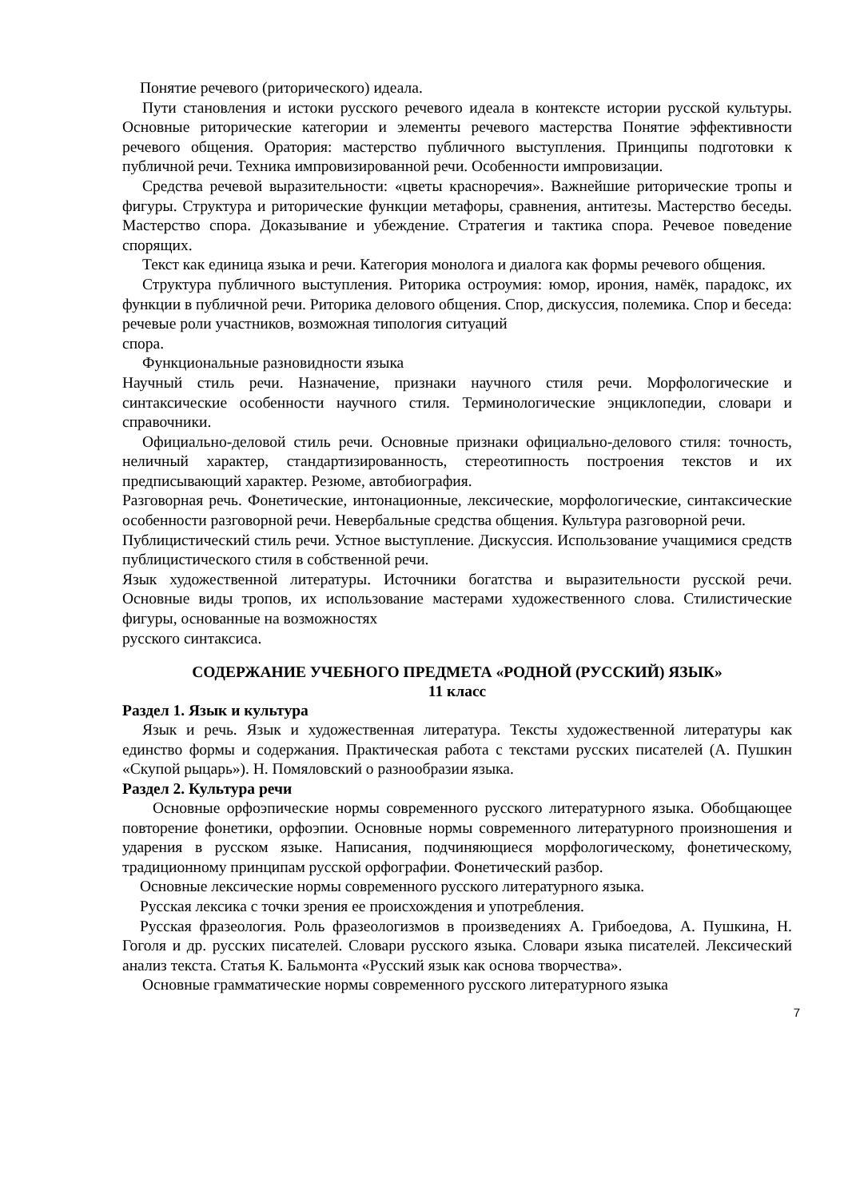Понятие речевого (риторического) идеала.
Пути становления и истоки русского речевого идеала в контексте истории русской культуры. Основные риторические категории и элементы речевого мастерства Понятие эффективности речевого общения. Оратория: мастерство публичного выступления. Принципы подготовки к публичной речи. Техника импровизированной речи. Особенности импровизации.
Средства речевой выразительности: «цветы красноречия». Важнейшие риторические тропы и фигуры. Структура и риторические функции метафоры, сравнения, антитезы. Мастерство беседы. Мастерство спора. Доказывание и убеждение. Стратегия и тактика спора. Речевое поведение спорящих.
Текст как единица языка и речи. Категория монолога и диалога как формы речевого общения.
Структура публичного выступления. Риторика остроумия: юмор, ирония, намёк, парадокс, их функции в публичной речи. Риторика делового общения. Спор, дискуссия, полемика. Спор и беседа: речевые роли участников, возможная типология ситуаций
спора.
Функциональные разновидности языка
Научный стиль речи. Назначение, признаки научного стиля речи. Морфологические и синтаксические особенности научного стиля. Терминологические энциклопедии, словари и справочники.
Официально-деловой стиль речи. Основные признаки официально-делового стиля: точность, неличный характер, стандартизированность, стереотипность построения текстов и их предписывающий характер. Резюме, автобиография.
Разговорная речь. Фонетические, интонационные, лексические, морфологические, синтаксические особенности разговорной речи. Невербальные средства общения. Культура разговорной речи.
Публицистический стиль речи. Устное выступление. Дискуссия. Использование учащимися средств публицистического стиля в собственной речи.
Язык художественной литературы. Источники богатства и выразительности русской речи. Основные виды тропов, их использование мастерами художественного слова. Стилистические фигуры, основанные на возможностях
русского синтаксиса.
СОДЕРЖАНИЕ УЧЕБНОГО ПРЕДМЕТА «РОДНОЙ (РУССКИЙ) ЯЗЫК»
11 класс
Раздел 1. Язык и культура
Язык и речь. Язык и художественная литература. Тексты художественной литературы как единство формы и содержания. Практическая работа с текстами русских писателей (А. Пушкин «Скупой рыцарь»). Н. Помяловский о разнообразии языка.
Раздел 2. Культура речи
Основные орфоэпические нормы современного русского литературного языка. Обобщающее повторение фонетики, орфоэпии. Основные нормы современного литературного произношения и ударения в русском языке. Написания, подчиняющиеся морфологическому, фонетическому, традиционному принципам русской орфографии. Фонетический разбор.
Основные лексические нормы современного русского литературного языка.
Русская лексика с точки зрения ее происхождения и употребления.
Русская фразеология. Роль фразеологизмов в произведениях А. Грибоедова, А. Пушкина, Н. Гоголя и др. русских писателей. Словари русского языка. Словари языка писателей. Лексический анализ текста. Статья К. Бальмонта «Русский язык как основа творчества».
Основные грамматические нормы современного русского литературного языка
7